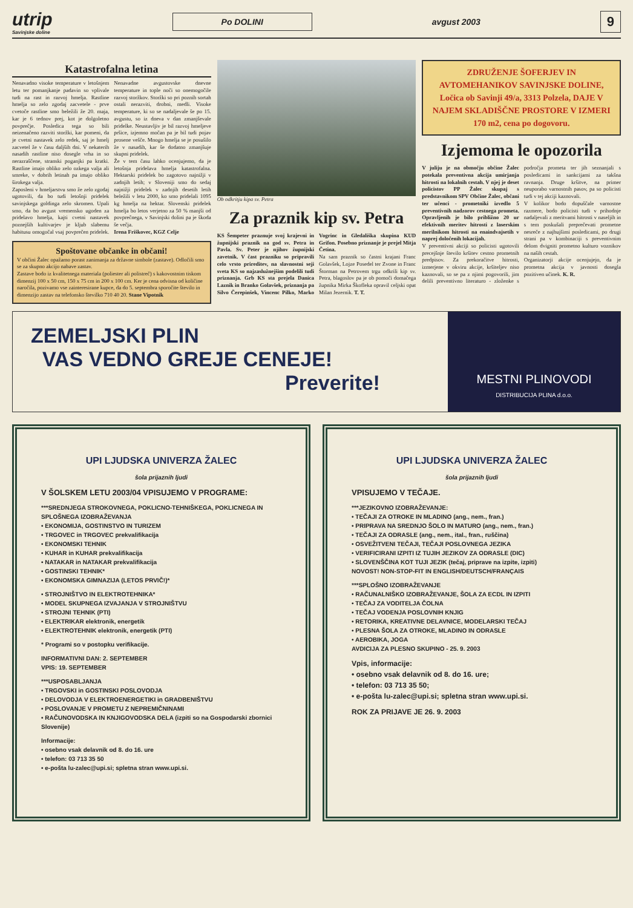utrip
Savinjske doline
Po DOLINI
avgust 2003
9
Katastrofalna letina
Nenavadno visoke temperature v letošnjem letu ter pomanjkanje padavin so vplivale tudi na rast in razvoj hmelja. Rastline hmelja so zelo zgodaj zacvetele - prve cvetoče rastline smo beležili že 20. maja, kar je 6 tednov prej, kot je dolgoletno povprečje. Posledica tega so bili neizenačeno razviti storžki, kar pomeni, da je cvetni nastavek zelo redek, saj je hmelj zacvetel že v času daljših dni. V nekaterih nasadih rastline niso dosegle vrha in so nerazraščene, stranski poganjki pa kratki. Rastline imajo obliko zelo ozkega valja ali smreke, v dobrih letinah pa imajo obliko širokega valja.
Zaposleni v hmeljarstvu smo že zelo zgodaj ugotovili, da bo tudi letošnji pridelek savinjskega goldinga zelo skromen. Upali smo, da bo avgust vremensko ugoden za pridelavo hmelja, kajti cvetni nastavek poznejših kultivarjev je kljub slabemu habitusu omogočal vsaj povprečen pridelek. Nenavadne avgustovske dnevne temperature in tople noči so onemogočile razvoj storžkov. Storžki so pri poznih sortah ostali nerazviti, drobni, medli. Visoke temperature, ki so se nadaljevale še po 15. avgustu, so iz dneva v dan zmanjševale pridelke. Neustavljiv je bil razvoj hmeljeve pršice, izjemno močan pa je bil tudi pojav prosene vešče. Mnogo hmelja se je posušilo že v nasadih, kar še dodatno zmanjšuje skupni pridelek.
Že v tem času lahko ocenjujemo, da je letošnja pridelava hmelja katastrofalna. Hektarski pridelek bo zagotovo najnižji v zadnjih letih; v Sloveniji smo do sedaj najnižji pridelek v zadnjih desetih letih beležili v letu 2000, ko smo pridelali 1095 kg hmelja na hektar. Slovenski pridelek hmelja bo letos verjetno za 50 % manjši od povprečnega, v Savinjski dolini pa je škoda še večja.
Irena Friškovec, KGZ Celje
Spoštovane občanke in občani!
V občini Žalec opažamo porast zanimanja za državne simbole (zastave). Odločili smo se za skupno akcijo nabave zastav.
Zastave bodo iz kvalitetnega materiala (poliester ali polistreč) s kakovostnim tiskom dimenzij 100 x 50 cm, 150 x 75 cm in 200 x 100 cm. Ker je cena odvisna od količine naročila, pozivamo vse zainteresirane kupce, da do 5. septembra sporočite število in dimenzijo zastav na telefonsko številko 710 40 20. Stane Vipotnik
Ob odkritju kipa sv. Petra
Za praznik kip sv. Petra
KS Šempeter praznuje svoj krajevni in župnijski praznik na god sv. Petra in Pavla. Sv. Peter je njihov župnijski zavetnik. V čast prazniku so pripravili celo vrsto prireditev, na slavnostni seji sveta KS so najzaslužnejšim podelili tudi priznanja. Grb KS sta prejela Danica Laznik in Branko Golavšek, priznanja pa Silvo Čerepinšek, Vincenc Pilko, Marko Vogrinc in Gledališka skupina KUD Grifon. Posebno priznanje je prejel Mitja Četina.
Na sam praznik so častni krajani Franc Golavšek, Lojze Posedel ter Zvone in Franc Štorman na Petrovem trgu odkrili kip sv. Petra, blagoslov pa je ob pomoči domačega župnika Mirka Škofleka opravil celjski opat Milan Jezernik. T. T.
ZDRUŽENJE ŠOFERJEV IN AVTOMEHANIKOV SAVINJSKE DOLINE, Ločica ob Savinji 49/a, 3313 Polzela, DAJE V NAJEM SKLADIŠČNE PROSTORE V IZMERI 170 m2, cena po dogovoru.
Izjemoma le opozorila
V juliju je na območju občine Žalec potekala preventivna akcija umirjanja hitrosti na lokalnih cestah. V njej je deset policistov PP Žalec skupaj s predstavnikom SPV Občine Žalec, občani ter učenci - prometniki izvedlo 5 preventivnih nadzorov cestnega prometa. Opravljenih je bilo približno 20 ur efektivnih meritev hitrosti z laserskim merilnikom hitrosti na enaindvajsetih v naprej določenih lokacijah.
V preventivni akciji so policisti ugotovili precejšnje število kršitev cestno prometnih predpisov. Za prekoračitve hitrosti, izmerjene v okviru akcije, kršiteljev niso kaznovali, so se pa z njimi pogovorili, jim delili preventivno literaturo - zloženke s področja prometa ter jih seznanjali s posledicami in sankcijami za takšna ravnanja. Druge kršitve, na primer neuporabo varnostnih pasov, pa so policisti tudi v tej akciji kaznovali.
V kolikor bodo dopuščale varnostne razmere, bodo policisti tudi v prihodnje nadaljevali z meritvami hitrosti v naseljih in s tem poskušali preprečevati prometne nesreče z najhujšimi posledicami, po drugi strani pa v kombinaciji s preventivnim delom dvigniti prometno kulturo voznikov na naših cestah.
Organizatorji akcije ocenjujejo, da je prometna akcija v javnosti dosegla pozitiven učinek. K. R.
ZEMELJSKI PLIN
VAS VEDNO GREJE CENEJE!
Preverite!
MESTNI PLINOVODI
DISTRIBUCIJA PLINA d.o.o.
UPI LJUDSKA UNIVERZA ŽALEC
šola prijaznih ljudi
V ŠOLSKEM LETU 2003/04 VPISUJEMO V PROGRAME:
***SREDNJEGA STROKOVNEGA, POKLICNO-TEHNIŠKEGA, POKLICNEGA IN SPLOŠNEGA IZOBRAŽEVANJA
• EKONOMIJA, GOSTINSTVO IN TURIZEM
• TRGOVEC in TRGOVEC prekvalifikacija
• EKONOMSKI TEHNIK
• KUHAR in KUHAR prekvalifikacija
• NATAKAR in NATAKAR prekvalifikacija
• GOSTINSKI TEHNIK*
• EKONOMSKA GIMNAZIJA (LETOS PRVIČ!)*
• STROJNIŠTVO IN ELEKTROTEHNIKA*
• MODEL SKUPNEGA IZVAJANJA V STROJNIŠTVU
• STROJNI TEHNIK (PTI)
• ELEKTRIKAR elektronik, energetik
• ELEKTROTEHNIK elektronik, energetik (PTI)
* Programi so v postopku verifikacije.
INFORMATIVNI DAN: 2. SEPTEMBER
VPIS: 19. SEPTEMBER
***USPOSABLJANJA
• TRGOVSKI in GOSTINSKI POSLOVODJA
• DELOVODJA V ELEKTROENERGETIKI in GRADBENIŠTVU
• POSLOVANJE V PROMETU Z NEPREMIČNINAMI
• RAČUNOVODSKA IN KNJIGOVODSKA DELA (izpiti so na Gospodarski zbornici Slovenije)
Informacije:
• osebno vsak delavnik od 8. do 16. ure
• telefon: 03 713 35 50
• e-pošta lu-zalec@upi.si; spletna stran www.upi.si.
UPI LJUDSKA UNIVERZA ŽALEC
šola prijaznih ljudi
VPISUJEMO V TEČAJE.
***JEZIKOVNO IZOBRAŽEVANJE:
• TEČAJI ZA OTROKE IN MLADINO (ang., nem., fran.)
• PRIPRAVA NA SREDNJO ŠOLO IN MATURO (ang., nem., fran.)
• TEČAJI ZA ODRASLE (ang., nem., ital., fran., ruščina)
• OSVEŽITVENI TEČAJI, TEČAJI POSLOVNEGA JEZIKA
• VERIFICIRANI IZPITI IZ TUJIH JEZIKOV ZA ODRASLE (DIC)
• SLOVENŠČINA KOT TUJI JEZIK (tečaj, priprave na izpite, izpiti)
NOVOST! NON-STOP-FIT IN ENGLISH/DEUTSCH/FRANÇAIS
***SPLOŠNO IZOBRAŽEVANJE
• RAČUNALNIŠKO IZOBRAŽEVANJE, ŠOLA ZA ECDL IN IZPITI
• TEČAJ ZA VODITELJA ČOLNA
• TEČAJ VODENJA POSLOVNIH KNJIG
• RETORIKA, KREATIVNE DELAVNICE, MODELARSKI TEČAJ
• PLESNA ŠOLA ZA OTROKE, MLADINO IN ODRASLE
• AEROBIKA, JOGA
AVDICIJA ZA PLESNO SKUPINO - 25. 9. 2003
Vpis, informacije:
• osebno vsak delavnik od 8. do 16. ure;
• telefon: 03 713 35 50;
• e-pošta lu-zalec@upi.si; spletna stran www.upi.si.
ROK ZA PRIJAVE JE 26. 9. 2003